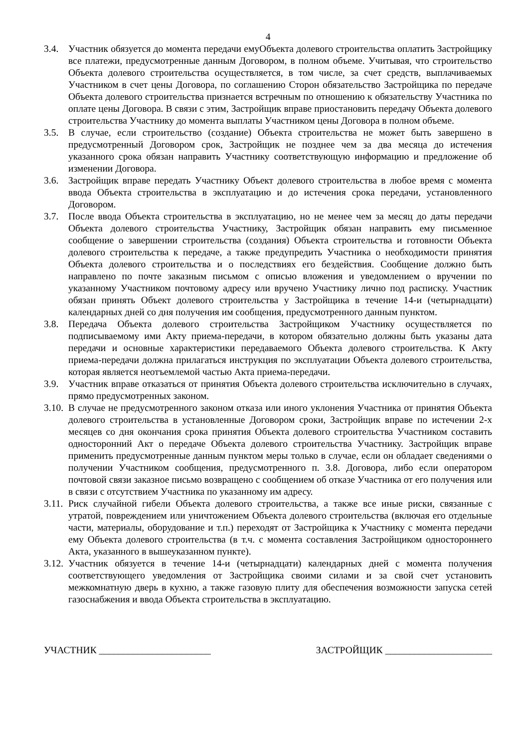4
3.4. Участник обязуется до момента передачи емуОбъекта долевого строительства оплатить Застройщику все платежи, предусмотренные данным Договором, в полном объеме. Учитывая, что строительство Объекта долевого строительства осуществляется, в том числе, за счет средств, выплачиваемых Участником в счет цены Договора, по соглашению Сторон обязательство Застройщика по передаче Объекта долевого строительства признается встречным по отношению к обязательству Участника по оплате цены Договора. В связи с этим, Застройщик вправе приостановить передачу Объекта долевого строительства Участнику до момента выплаты Участником цены Договора в полном объеме.
3.5. В случае, если строительство (создание) Объекта строительства не может быть завершено в предусмотренный Договором срок, Застройщик не позднее чем за два месяца до истечения указанного срока обязан направить Участнику соответствующую информацию и предложение об изменении Договора.
3.6. Застройщик вправе передать Участнику Объект долевого строительства в любое время с момента ввода Объекта строительства в эксплуатацию и до истечения срока передачи, установленного Договором.
3.7. После ввода Объекта строительства в эксплуатацию, но не менее чем за месяц до даты передачи Объекта долевого строительства Участнику, Застройщик обязан направить ему письменное сообщение о завершении строительства (создания) Объекта строительства и готовности Объекта долевого строительства к передаче, а также предупредить Участника о необходимости принятия Объекта долевого строительства и о последствиях его бездействия. Сообщение должно быть направлено по почте заказным письмом с описью вложения и уведомлением о вручении по указанному Участником почтовому адресу или вручено Участнику лично под расписку. Участник обязан принять Объект долевого строительства у Застройщика в течение 14-и (четырнадцати) календарных дней со дня получения им сообщения, предусмотренного данным пунктом.
3.8. Передача Объекта долевого строительства Застройщиком Участнику осуществляется по подписываемому ими Акту приема-передачи, в котором обязательно должны быть указаны дата передачи и основные характеристики передаваемого Объекта долевого строительства. К Акту приема-передачи должна прилагаться инструкция по эксплуатации Объекта долевого строительства, которая является неотъемлемой частью Акта приема-передачи.
3.9. Участник вправе отказаться от принятия Объекта долевого строительства исключительно в случаях, прямо предусмотренных законом.
3.10.
В случае не предусмотренного законом отказа или иного уклонения Участника от принятия Объекта долевого строительства в установленные Договором сроки, Застройщик вправе по истечении 2-х месяцев со дня окончания срока принятия Объекта долевого строительства Участником составить односторонний Акт о передаче Объекта долевого строительства Участнику. Застройщик вправе применить предусмотренные данным пунктом меры только в случае, если он обладает сведениями о получении Участником сообщения, предусмотренного п. 3.8. Договора, либо если оператором почтовой связи заказное письмо возвращено с сообщением об отказе Участника от его получения или в связи с отсутствием Участника по указанному им адресу.
3.11.
Риск случайной гибели Объекта долевого строительства, а также все иные риски, связанные с утратой, повреждением или уничтожением Объекта долевого строительства (включая его отдельные части, материалы, оборудование и т.п.) переходят от Застройщика к Участнику с момента передачи ему Объекта долевого строительства (в т.ч. с момента составления Застройщиком одностороннего Акта, указанного в вышеуказанном пункте).
3.12.
Участник обязуется в течение 14-и (четырнадцати) календарных дней с момента получения соответствующего уведомления от Застройщика своими силами и за свой счет установить межкомнатную дверь в кухню, а также газовую плиту для обеспечения возможности запуска сетей газоснабжения и ввода Объекта строительства в эксплуатацию.
УЧАСТНИК _______________________ ЗАСТРОЙЩИК ______________________